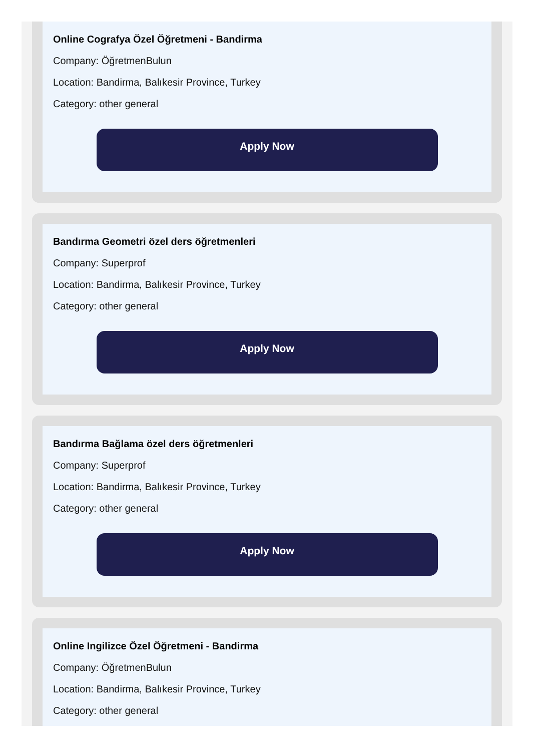Online Cografya Özel Öğretmeni - Bandirma
Company: ÖğretmenBulun
Location: Bandirma, Balıkesir Province, Turkey
Category: other general
Apply Now
Bandırma Geometri özel ders öğretmenleri
Company: Superprof
Location: Bandirma, Balıkesir Province, Turkey
Category: other general
Apply Now
Bandırma Bağlama özel ders öğretmenleri
Company: Superprof
Location: Bandirma, Balıkesir Province, Turkey
Category: other general
Apply Now
Online Ingilizce Özel Öğretmeni - Bandirma
Company: ÖğretmenBulun
Location: Bandirma, Balıkesir Province, Turkey
Category: other general